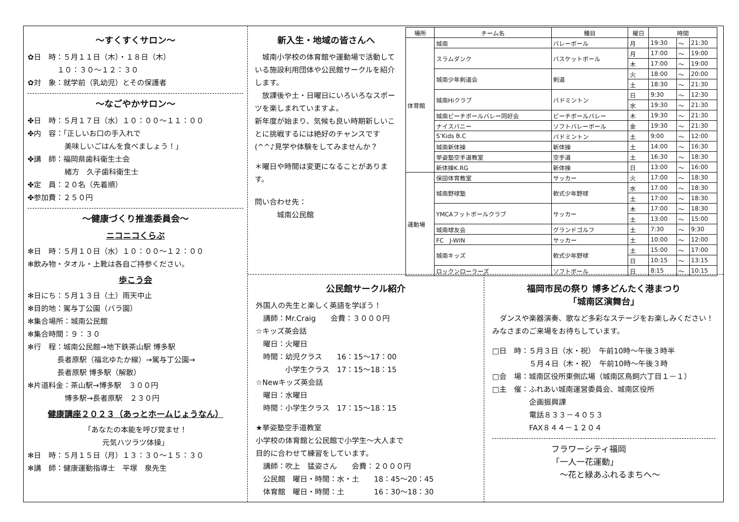～すくすくサロン～
✿日　時：５月１１日（木）・１８日（木）
　　　　１０：３０～１２：３０
✿対　象：就学前（乳幼児）とその保護者
～なごやかサロン～
✤日　時：５月１７日（水）１０：００～１１：００
✤内　容：「正しいお口の手入れで
　　　　　美味しいごはんを食べましょう！」
✤講　師：福岡県歯科衛生士会
　　　　　緒方　久子歯科衛生士
✤定　員：２０名（先着順）
✤参加費：２５０円
～健康づくり推進委員会～
ニコニコくらぶ
✻日　時：５月１０日（水）１０：００～１２：００
✻飲み物・タオル・上靴は各自ご持参ください。
歩こう会
✻日にち：５月１３日（土）雨天中止
✻目的地：駕与丁公園（バラ園）
✻集合場所：城南公民館
✻集合時間：９：３０
✻行　程：城南公民館→地下鉄茶山駅 博多駅
　　　　長者原駅（福北ゆたか線）→駕与丁公園→
　　　　長者原駅 博多駅（解散）
✻片道料金：茶山駅→博多駅　３００円
　　　　　博多駅→長者原駅　２３０円
健康講座２０２３（あっとホームじょうなん）
「あなたの本能を呼び覚ませ！
元気ハツラツ体操」
✻日　時：５月１５日（月）１３：３０～１５：３０
✻講　師：健康運動指導士　平塚　泉先生
新入生・地域の皆さんへ
　城南小学校の体育館や運動場で活動している施設利用団体や公民館サークルを紹介します。
　放課後や土・日曜日にいろいろなスポーツを楽しまれていますよ。
新年度が始まり、気候も良い時期新しいことに挑戦するには絶好のチャンスです(^^♪見学や体験をしてみませんか？
＊曜日や時間は変更になることがあります。
問い合わせ先：
　　　城南公民館
| 場所 | チーム名 | 種目 | 曜日 | 時間 | | |
| --- | --- | --- | --- | --- | --- | --- |
| 体育館 | 城南 | バレーボール | 月 | 19:30 | ～ | 21:30 |
| | スラムダンク | バスケットボール | 月 | 17:00 | ～ | 19:00 |
| | | | 木 | 17:00 | ～ | 19:00 |
| | 城南少年剣道会 | 剣道 | 火 | 18:00 | ～ | 20:00 |
| | | | 土 | 18:30 | ～ | 21:30 |
| | 城南Hiクラブ | バドミントン | 日 | 9:30 | ～ | 12:30 |
| | | | 水 | 19:30 | ～ | 21:30 |
| | 城南ビーチボールバレー同好会 | ビーチボールバレー | 木 | 19:30 | ～ | 21:30 |
| | ナイスバニー | ソフトバレーボール | 金 | 19:30 | ～ | 21:30 |
| | S’Kids B.C | バドミントン | 土 | 9:00 | ～ | 12:00 |
| | 城南新体操 | 新体操 | 土 | 14:00 | ～ | 16:30 |
| | 挙姿塾空手道教室 | 空手道 | 土 | 16:30 | ～ | 18:30 |
| | 新体操K.RG | 新体操 | 日 | 13:00 | ～ | 16:00 |
| 運動場 | 保田体育教室 | サッカー | 火 | 17:00 | ～ | 18:30 |
| | 城南野球塾 | 軟式少年野球 | 水 | 17:00 | ～ | 18:30 |
| | | | 土 | 17:00 | ～ | 18:30 |
| | YMCAフットボールクラブ | サッカー | 木 | 17:00 | ～ | 18:30 |
| | | | 土 | 13:00 | ～ | 15:00 |
| | 城南球友会 | グランドゴルフ | 土 | 7:30 | ～ | 9:30 |
| | FC J-WIN | サッカー | 土 | 10:00 | ～ | 12:00 |
| | 城南キッズ | 軟式少年野球 | 土 | 15:00 | ～ | 17:00 |
| | | | 日 | 10:15 | ～ | 13:15 |
| | ロックンローラーズ | ソフトボール | 日 | 8:15 | ～ | 10:15 |
公民館サークル紹介
外国人の先生と楽しく英語を学ぼう！
　講師：Mr.Craig　　会費：３０００円
☆キッズ英会話
　曜日：火曜日
　時間：幼児クラス　　16：15～17：00
　　　　小学生クラス　17：15～18：15
☆Newキッズ英会話
　曜日：水曜日
　時間：小学生クラス　17：15～18：15
★挙姿塾空手道教室
小学校の体育館と公民館で小学生～大人まで
目的に合わせて練習をしています。
　講師：吹上　猛姿さん　　会費：２０００円
　公民館　曜日・時間：水・土　　18：45～20：45
　体育館　曜日・時間：土　　　　16：30～18：30
福岡市民の祭り 博多どんたく港まつり
「城南区演舞台」
　ダンスや楽器演奏、歌など多彩なステージをお楽しみください！みなさまのご来場をお待ちしています。
□日　時：５月３日（水・祝）　午前10時～午後３時半
　　　　　５月４日（木・祝）　午前10時～午後３時
□会　場：城南区役所東側広場（城南区鳥飼六丁目１－１）
□主　催：ふれあい城南運営委員会、城南区役所
　　　　　企画振興課
　　　　　電話８３３－４０５３
　　　　　FAX８４４－１２０４
フラワーシティ福岡
「一人一花運動」
　～花と緑あふれるまちへ～